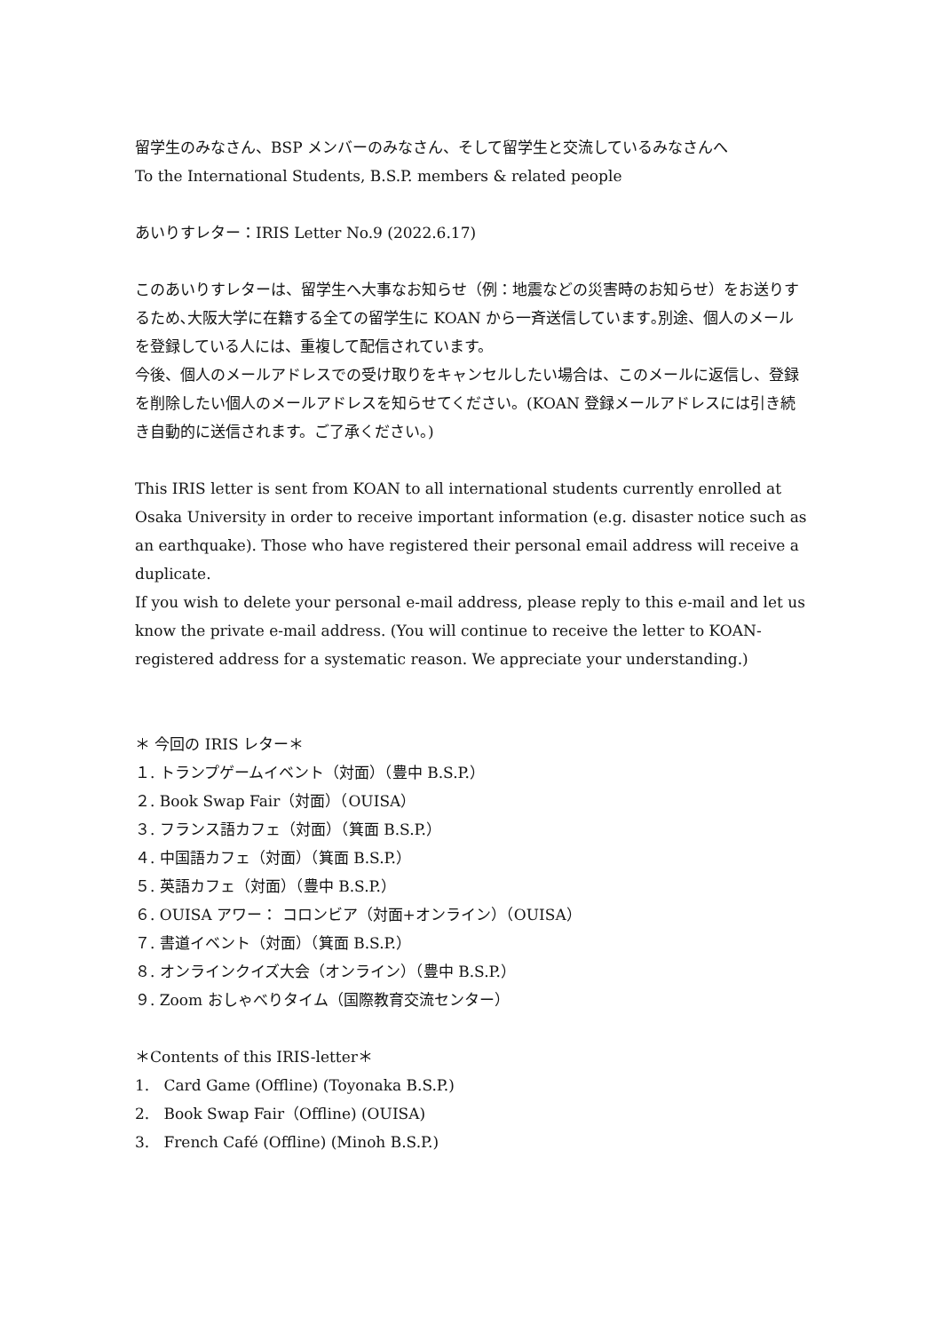留学生のみなさん、BSP メンバーのみなさん、そして留学生と交流しているみなさんへ
To the International Students, B.S.P. members & related people
あいりすレター：IRIS Letter No.9 (2022.6.17)
このあいりすレターは、留学生へ大事なお知らせ（例：地震などの災害時のお知らせ）をお送りするため､大阪大学に在籍する全ての留学生に KOAN から一斉送信しています｡別途、個人のメールを登録している人には、重複して配信されています。
今後、個人のメールアドレスでの受け取りをキャンセルしたい場合は、このメールに返信し、登録を削除したい個人のメールアドレスを知らせてください。(KOAN 登録メールアドレスには引き続き自動的に送信されます。ご了承ください。)
This IRIS letter is sent from KOAN to all international students currently enrolled at Osaka University in order to receive important information (e.g. disaster notice such as an earthquake). Those who have registered their personal email address will receive a duplicate.
If you wish to delete your personal e-mail address, please reply to this e-mail and let us know the private e-mail address. (You will continue to receive the letter to KOAN-registered address for a systematic reason. We appreciate your understanding.)
＊ 今回の IRIS レター＊
１. トランプゲームイベント（対面）（豊中 B.S.P.）
２. Book Swap Fair（対面）（OUISA）
３. フランス語カフェ（対面）（箕面 B.S.P.）
４. 中国語カフェ（対面）（箕面 B.S.P.）
５. 英語カフェ（対面）（豊中 B.S.P.）
６. OUISA アワー： コロンビア（対面+オンライン）（OUISA）
７. 書道イベント（対面）（箕面 B.S.P.）
８. オンラインクイズ大会（オンライン）（豊中 B.S.P.）
９. Zoom おしゃべりタイム（国際教育交流センター）
＊Contents of this IRIS-letter＊
1. Card Game (Offline) (Toyonaka B.S.P.)
2. Book Swap Fair（Offline) (OUISA)
3. French Café (Offline) (Minoh B.S.P.)